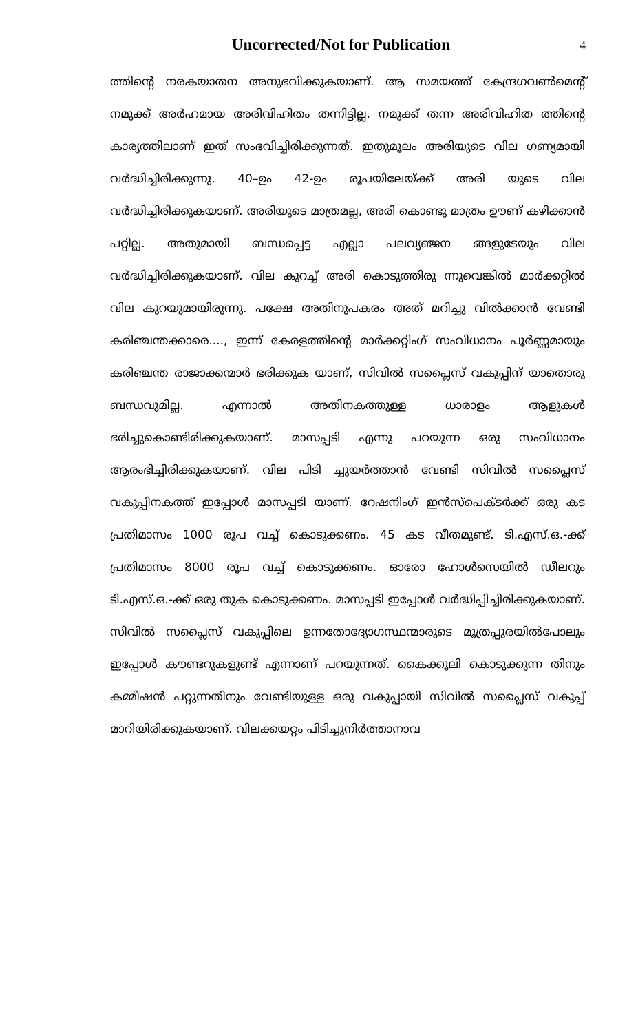Uncorrected/Not for Publication
4
ത്തിന്റെ നരകയാതന അനുഭവിക്കുകയാണ്. ആ സമയത്ത് കേന്ദ്രഗവൺമെന്റ് നമുക്ക് അർഹമായ അരിവിഹിതം തന്നിട്ടില്ല. നമുക്ക് തന്ന അരിവിഹിത ത്തിന്റെ കാര്യത്തിലാണ് ഇത് സംഭവിച്ചിരിക്കുന്നത്. ഇതുമൂലം അരിയുടെ വില ഗണ്യമായി വർദ്ധിച്ചിരിക്കുന്നു. 40–ഉം 42-ഉം രൂപയിലേയ്ക്ക് അരി യുടെ വില വർദ്ധിച്ചിരിക്കുകയാണ്. അരിയുടെ മാത്രമല്ല, അരി കൊണ്ടു മാത്രം ഊണ് കഴിക്കാൻ പറ്റില്ല. അതുമായി ബന്ധപ്പെട്ട എല്ലാ പലവ്യഞ്ജന ങ്ങളുടേയും വില വർദ്ധിച്ചിരിക്കുകയാണ്. വില കുറച്ച് അരി കൊടുത്തിരു ന്നുവെങ്കിൽ മാർക്കറ്റിൽ വില കുറയുമായിരുന്നു. പക്ഷേ അതിനുപകരം അത് മറിച്ചു വിൽക്കാൻ വേണ്ടി കരിഞ്ചന്തക്കാരെ...., ഇന്ന് കേരളത്തിന്റെ മാർക്കറ്റിംഗ് സംവിധാനം പൂർണ്ണമായും കരിഞ്ചന്ത രാജാക്കന്മാർ ഭരിക്കുക യാണ്, സിവിൽ സപ്ലൈസ് വകുപ്പിന് യാതൊരു ബന്ധവുമില്ല. എന്നാൽ അതിനകത്തുള്ള ധാരാളം ആളുകൾ ഭരിച്ചുകൊണ്ടിരിക്കുകയാണ്. മാസപ്പടി എന്നു പറയുന്ന ഒരു സംവിധാനം ആരംഭിച്ചിരിക്കുകയാണ്. വില പിടി ച്ചുയർത്താൻ വേണ്ടി സിവിൽ സപ്ലൈസ് വകുപ്പിനകത്ത് ഇപ്പോൾ മാസപ്പടി യാണ്. റേഷനിംഗ് ഇൻസ്പെക്ടർക്ക് ഒരു കട പ്രതിമാസം 1000 രൂപ വച്ച് കൊടുക്കണം. 45 കട വീതമുണ്ട്. ടി.എസ്.ഒ.-ക്ക് പ്രതിമാസം 8000 രൂപ വച്ച് കൊടുക്കണം. ഓരോ ഹോൾസെയിൽ ഡീലറും ടി.എസ്.ഒ.-ക്ക് ഒരു തുക കൊടുക്കണം. മാസപ്പടി ഇപ്പോൾ വർദ്ധിപ്പിച്ചിരിക്കുകയാണ്. സിവിൽ സപ്ലൈസ് വകുപ്പിലെ ഉന്നതോദ്യോഗസ്ഥന്മാരുടെ മൂത്രപ്പുരയിൽപോലും ഇപ്പോൾ കൗണ്ടറുകളുണ്ട് എന്നാണ് പറയുന്നത്. കൈക്കൂലി കൊടുക്കുന്ന തിനും കമ്മീഷൻ പറ്റുന്നതിനും വേണ്ടിയുള്ള ഒരു വകുപ്പായി സിവിൽ സപ്ലൈസ് വകുപ്പ് മാറിയിരിക്കുകയാണ്. വിലക്കയറ്റം പിടിച്ചുനിർത്താനാവ